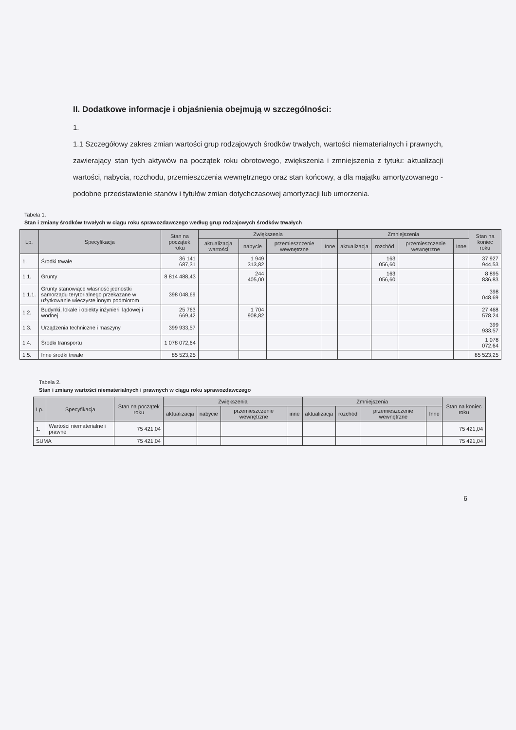II. Dodatkowe informacje i objaśnienia obejmują w szczególności:
1.
1.1 Szczegółowy zakres zmian wartości grup rodzajowych środków trwałych, wartości niematerialnych i prawnych, zawierający stan tych aktywów na początek roku obrotowego, zwiększenia i zmniejszenia z tytułu: aktualizacji wartości, nabycia, rozchodu, przemieszczenia wewnętrznego oraz stan końcowy, a dla majątku amortyzowanego - podobne przedstawienie stanów i tytułów zmian dotychczasowej amortyzacji lub umorzenia.
Tabela 1.
Stan i zmiany środków trwałych w ciągu roku sprawozdawczego według grup rodzajowych środków trwałych
| Lp. | Specyfikacja | Stan na początek roku | Zwiększenia | | | | Zmniejszenia | | | | Stan na koniec roku |
| --- | --- | --- | --- | --- | --- | --- | --- | --- | --- | --- | --- |
| | | | aktualizacja wartości | nabycie | przemieszczenie wewnętrzne | Inne | aktualizacja | rozchód | przemieszczenie wewnętrzne | Inne | |
| 1. | Środki trwałe | 36 141 687,31 | | 1 949 313,82 | | | | 163 056,60 | | | 37 927 944,53 |
| 1.1. | Grunty | 8 814 488,43 | | 244 405,00 | | | | 163 056,60 | | | 8 895 836,83 |
| 1.1.1. | Grunty stanowiące własność jednostki samorządu terytorialnego przekazane w użytkowanie wieczyste innym podmiotom | 398 048,69 | | | | | | | | | 398 048,69 |
| 1.2. | Budynki, lokale i obiekty inżynierii lądowej i wodnej | 25 763 669,42 | | 1 704 908,82 | | | | | | | 27 468 578,24 |
| 1.3. | Urządzenia techniczne i maszyny | 399 933,57 | | | | | | | | | 399 933,57 |
| 1.4. | Środki transportu | 1 078 072,64 | | | | | | | | | 1 078 072,64 |
| 1.5. | Inne środki trwałe | 85 523,25 | | | | | | | | | 85 523,25 |
Tabela 2.
Stan i zmiany wartości niematerialnych i prawnych w ciągu roku sprawozdawczego
| Lp. | Specyfikacja | Stan na początek roku | Zwiększenia | | | | Zmniejszenia | | | | Stan na koniec roku |
| --- | --- | --- | --- | --- | --- | --- | --- | --- | --- | --- | --- |
| | | | aktualizacja | nabycie | przemieszczenie wewnętrzne | inne | aktualizacja | rozchód | przemieszczenie wewnętrzne | Inne | |
| 1. | Wartości niematerialne i prawne | 75 421,04 | | | | | | | | | 75 421,04 |
| SUMA | | 75 421,04 | | | | | | | | | 75 421,04 |
6